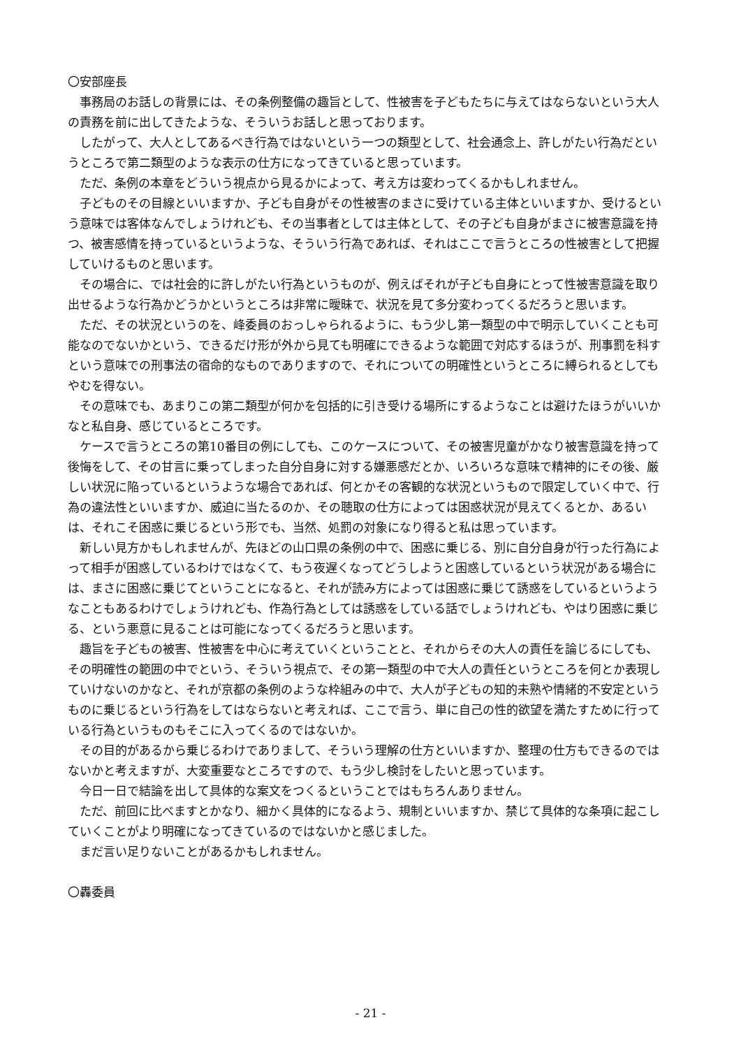〇安部座長
事務局のお話しの背景には、その条例整備の趣旨として、性被害を子どもたちに与えてはならないという大人の責務を前に出してきたような、そういうお話しと思っております。
したがって、大人としてあるべき行為ではないという一つの類型として、社会通念上、許しがたい行為だというところで第二類型のような表示の仕方になってきていると思っています。
ただ、条例の本章をどういう視点から見るかによって、考え方は変わってくるかもしれません。
子どものその目線といいますか、子ども自身がその性被害のまさに受けている主体といいますか、受けるという意味では客体なんでしょうけれども、その当事者としては主体として、その子ども自身がまさに被害意識を持つ、被害感情を持っているというような、そういう行為であれば、それはここで言うところの性被害として把握していけるものと思います。
その場合に、では社会的に許しがたい行為というものが、例えばそれが子ども自身にとって性被害意識を取り出せるような行為かどうかというところは非常に曖昧で、状況を見て多分変わってくるだろうと思います。
ただ、その状況というのを、峰委員のおっしゃられるように、もう少し第一類型の中で明示していくことも可能なのでないかという、できるだけ形が外から見ても明確にできるような範囲で対応するほうが、刑事罰を科すという意味での刑事法の宿命的なものでありますので、それについての明確性というところに縛られるとしてもやむを得ない。
その意味でも、あまりこの第二類型が何かを包括的に引き受ける場所にするようなことは避けたほうがいいかなと私自身、感じているところです。
ケースで言うところの第10番目の例にしても、このケースについて、その被害児童がかなり被害意識を持って後悔をして、その甘言に乗ってしまった自分自身に対する嫌悪感だとか、いろいろな意味で精神的にその後、厳しい状況に陥っているというような場合であれば、何とかその客観的な状況というもので限定していく中で、行為の違法性といいますか、威迫に当たるのか、その聴取の仕方によっては困惑状況が見えてくるとか、あるいは、それこそ困惑に乗じるという形でも、当然、処罰の対象になり得ると私は思っています。
新しい見方かもしれませんが、先ほどの山口県の条例の中で、困惑に乗じる、別に自分自身が行った行為によって相手が困惑しているわけではなくて、もう夜遅くなってどうしようと困惑しているという状況がある場合には、まさに困惑に乗じてということになると、それが読み方によっては困惑に乗じて誘惑をしているというようなこともあるわけでしょうけれども、作為行為としては誘惑をしている話でしょうけれども、やはり困惑に乗じる、という悪意に見ることは可能になってくるだろうと思います。
趣旨を子どもの被害、性被害を中心に考えていくということと、それからその大人の責任を論じるにしても、その明確性の範囲の中でという、そういう視点で、その第一類型の中で大人の責任というところを何とか表現していけないのかなと、それが京都の条例のような枠組みの中で、大人が子どもの知的未熟や情緒的不安定というものに乗じるという行為をしてはならないと考えれば、ここで言う、単に自己の性的欲望を満たすために行っている行為というものもそこに入ってくるのではないか。
その目的があるから乗じるわけでありまして、そういう理解の仕方といいますか、整理の仕方もできるのではないかと考えますが、大変重要なところですので、もう少し検討をしたいと思っています。
今日一日で結論を出して具体的な案文をつくるということではもちろんありません。
ただ、前回に比べますとかなり、細かく具体的になるよう、規制といいますか、禁じて具体的な条項に起こしていくことがより明確になってきているのではないかと感じました。
まだ言い足りないことがあるかもしれません。
〇轟委員
- 21 -